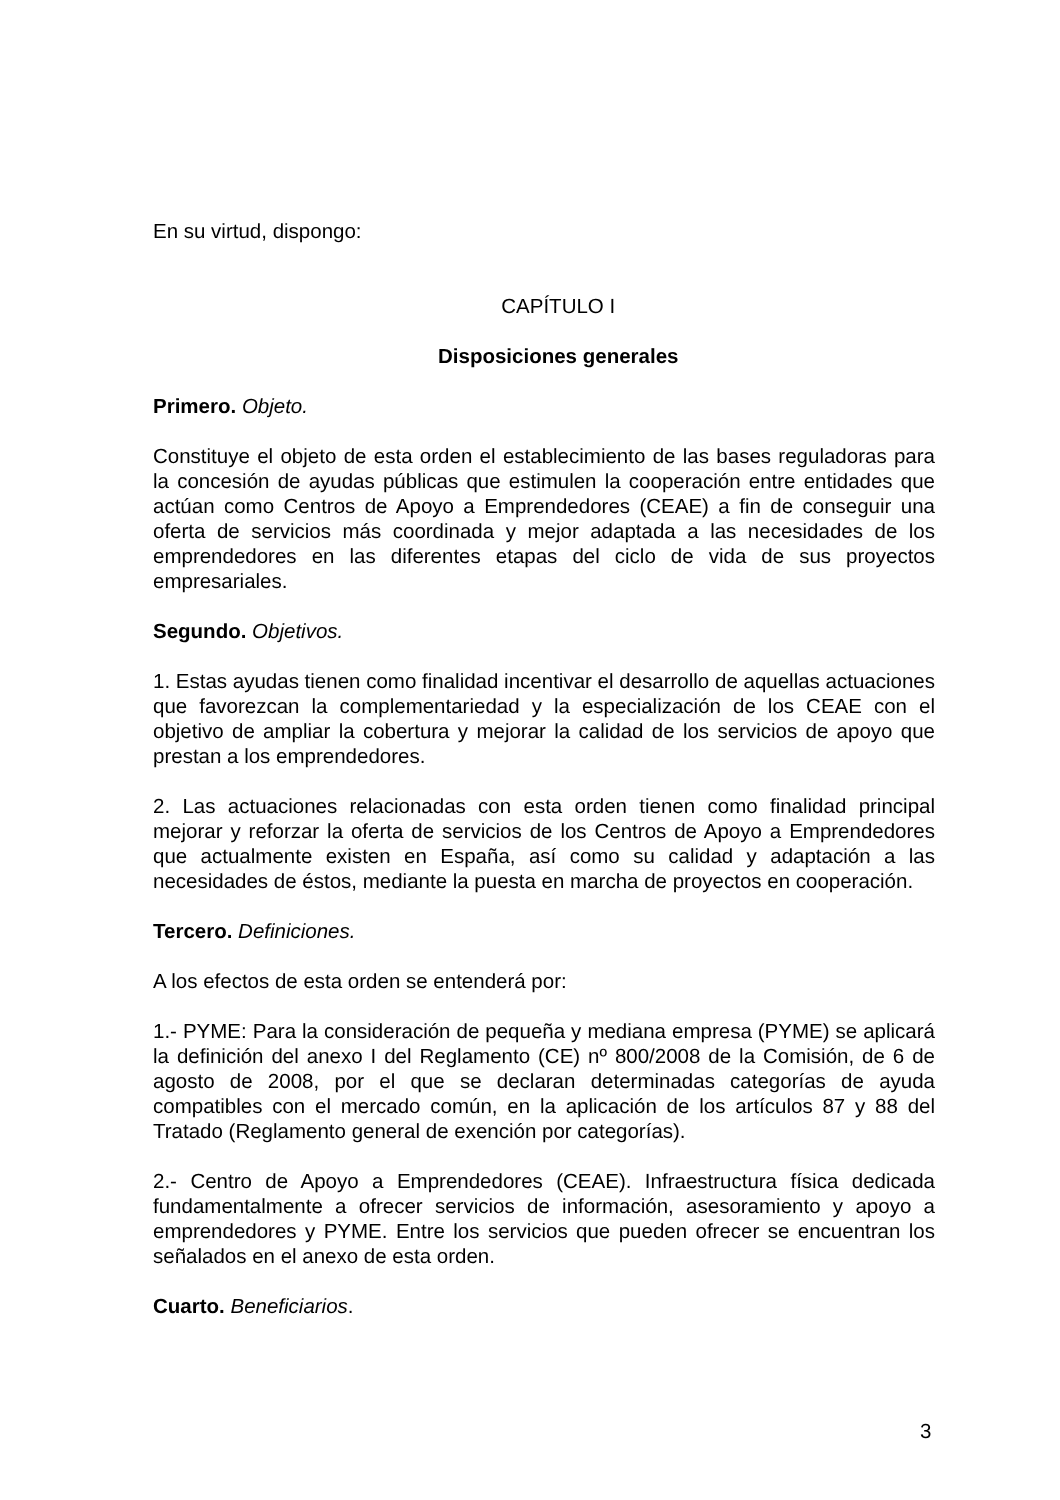En su virtud, dispongo:
CAPÍTULO I
Disposiciones generales
Primero. Objeto.
Constituye el objeto de esta orden el establecimiento de las bases reguladoras para la concesión de ayudas públicas que estimulen la cooperación entre entidades que actúan como Centros de Apoyo a Emprendedores (CEAE) a fin de conseguir una oferta de servicios más coordinada y mejor adaptada a las necesidades de los emprendedores en las diferentes etapas del ciclo de vida de sus proyectos empresariales.
Segundo. Objetivos.
1. Estas ayudas tienen como finalidad incentivar el desarrollo de aquellas actuaciones que favorezcan la complementariedad y la especialización de los CEAE con el objetivo de ampliar la cobertura y mejorar la calidad de los servicios de apoyo que prestan a los emprendedores.
2. Las actuaciones relacionadas con esta orden tienen como finalidad principal mejorar y reforzar la oferta de servicios de los Centros de Apoyo a Emprendedores que actualmente existen en España, así como su calidad y adaptación a las necesidades de éstos, mediante la puesta en marcha de proyectos en cooperación.
Tercero. Definiciones.
A los efectos de esta orden se entenderá por:
1.- PYME: Para la consideración de pequeña y mediana empresa (PYME) se aplicará la definición del anexo I del Reglamento (CE) nº 800/2008 de la Comisión, de 6 de agosto de 2008, por el que se declaran determinadas categorías de ayuda compatibles con el mercado común, en la aplicación de los artículos 87 y 88 del Tratado (Reglamento general de exención por categorías).
2.- Centro de Apoyo a Emprendedores (CEAE). Infraestructura física dedicada fundamentalmente a ofrecer servicios de información, asesoramiento y apoyo a emprendedores y PYME. Entre los servicios que pueden ofrecer se encuentran los señalados en el anexo de esta orden.
Cuarto. Beneficiarios.
3